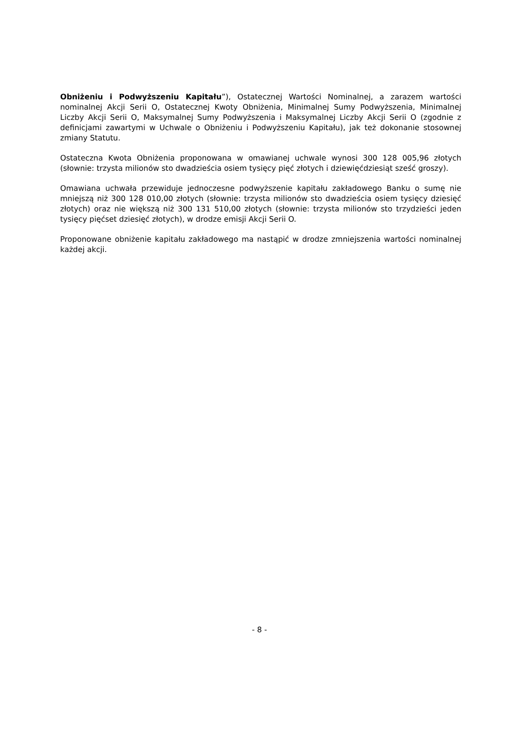Obniżeniu i Podwyższeniu Kapitału”), Ostatecznej Wartości Nominalnej, a zarazem wartości nominalnej Akcji Serii O, Ostatecznej Kwoty Obniżenia, Minimalnej Sumy Podwyższenia, Minimalnej Liczby Akcji Serii O, Maksymalnej Sumy Podwyższenia i Maksymalnej Liczby Akcji Serii O (zgodnie z definicjami zawartymi w Uchwale o Obniżeniu i Podwyższeniu Kapitału), jak też dokonanie stosownej zmiany Statutu.
Ostateczna Kwota Obniżenia proponowana w omawianej uchwale wynosi 300 128 005,96 złotych (słownie: trzysta milionów sto dwadzieścia osiem tysięcy pięć złotych i dziewięćdziesiąt sześć groszy).
Omawiana uchwała przewiduje jednoczesne podwyższenie kapitału zakładowego Banku o sumę nie mniejszą niż 300 128 010,00 złotych (słownie: trzysta milionów sto dwadzieścia osiem tysięcy dziesięć złotych) oraz nie większą niż 300 131 510,00 złotych (słownie: trzysta milionów sto trzydzieści jeden tysięcy pięćset dziesięć złotych), w drodze emisji Akcji Serii O.
Proponowane obniżenie kapitału zakładowego ma nastąpić w drodze zmniejszenia wartości nominalnej każdej akcji.
- 8 -